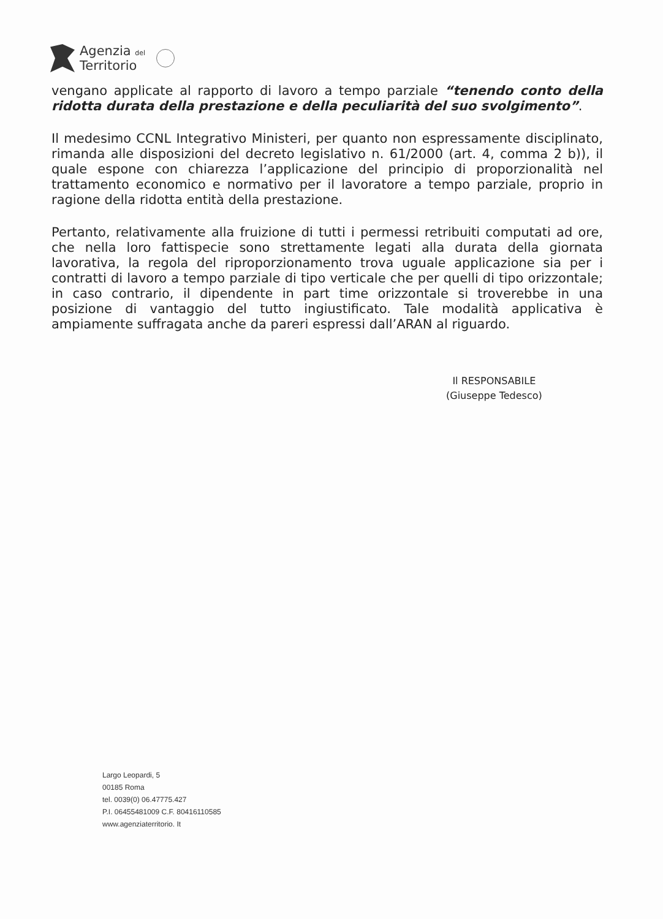Agenzia del
Territorio
vengano applicate al rapporto di lavoro a tempo parziale “tenendo conto della ridotta durata della prestazione e della peculiarità del suo svolgimento”.
Il medesimo CCNL Integrativo Ministeri, per quanto non espressamente disciplinato, rimanda alle disposizioni del decreto legislativo n. 61/2000 (art. 4, comma 2 b)), il quale espone con chiarezza l’applicazione del principio di proporzionalità nel trattamento economico e normativo per il lavoratore a tempo parziale, proprio in ragione della ridotta entità della prestazione.
Pertanto, relativamente alla fruizione di tutti i permessi retribuiti computati ad ore, che nella loro fattispecie sono strettamente legati alla durata della giornata lavorativa, la regola del riproporzionamento trova uguale applicazione sia per i contratti di lavoro a tempo parziale di tipo verticale che per quelli di tipo orizzontale; in caso contrario, il dipendente in part time orizzontale si troverebbe in una posizione di vantaggio del tutto ingiustificato. Tale modalità applicativa è ampiamente suffragata anche da pareri espressi dall’ARAN al riguardo.
Il RESPONSABILE
(Giuseppe Tedesco)
Largo Leopardi, 5
00185 Roma
tel. 0039(0) 06.47775.427
P.I. 06455481009 C.F. 80416110585
www.agenziaterritorio. It